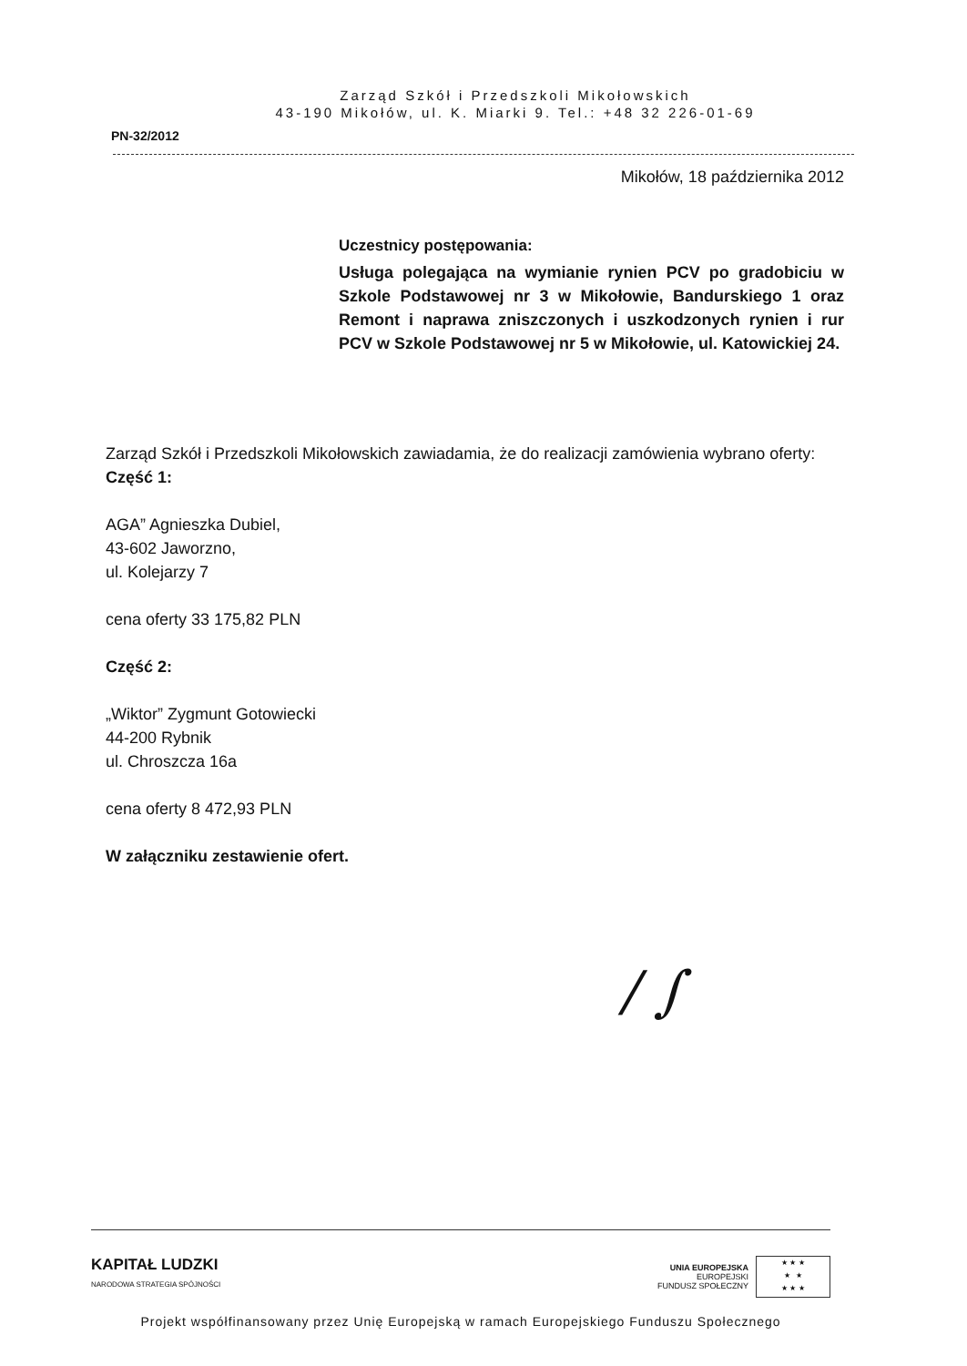Zarząd Szkół i Przedszkoli Mikołowskich
43-190 Mikołów, ul. K. Miarki 9. Tel.: +48 32 226-01-69
PN-32/2012
Mikołów, 18 października 2012
Uczestnicy postępowania:
Usługa polegająca na wymianie rynien PCV po gradobiciu w Szkole Podstawowej nr 3 w Mikołowie, Bandurskiego 1 oraz Remont i naprawa zniszczonych i uszkodzonych rynien i rur PCV w Szkole Podstawowej nr 5 w Mikołowie, ul. Katowickiej 24.
Zarząd Szkół i Przedszkoli Mikołowskich zawiadamia, że do realizacji zamówienia wybrano oferty:
Część 1:
AGA” Agnieszka Dubiel,
43-602 Jaworzno,
ul. Kolejarzy 7
cena oferty 33 175,82 PLN
Część 2:
„Wiktor” Zygmunt Gotowiecki
44-200 Rybnik
ul. Chroszcza 16a
cena oferty 8 472,93 PLN
W załączniku zestawienie ofert.
/ ∫
KAPITAŁ LUDZKI
NARODOWA STRATEGIA SPÓJNOŚCI
UNIA EUROPEJSKA
EUROPEJSKI
FUNDUSZ SPOŁECZNY
★ ★ ★
★ ★
★ ★ ★
Projekt współfinansowany przez Unię Europejską w ramach Europejskiego Funduszu Społecznego